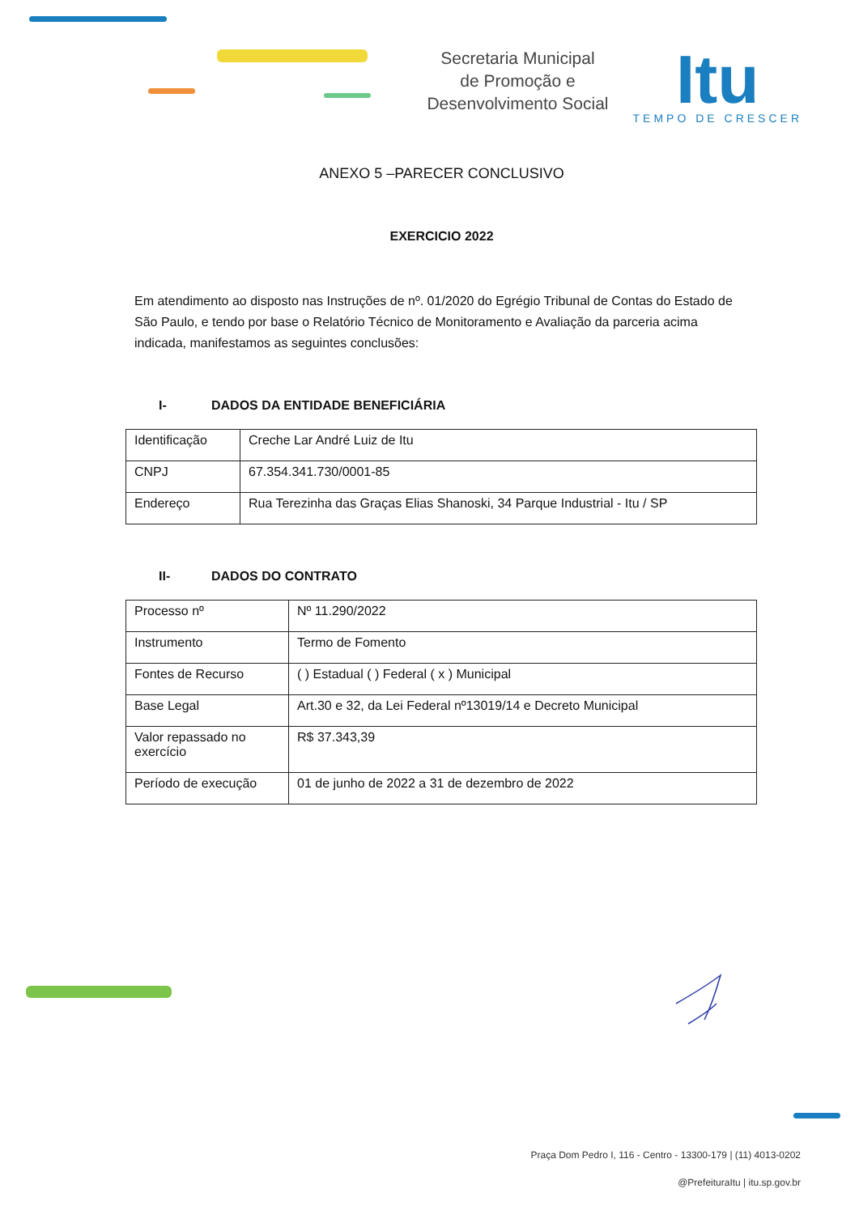Secretaria Municipal
de Promoção e
Desenvolvimento Social
Itu
TEMPO DE CRESCER
ANEXO 5 –PARECER CONCLUSIVO
EXERCICIO 2022
Em atendimento ao disposto nas Instruções de nº. 01/2020 do Egrégio Tribunal de Contas do Estado de São Paulo, e tendo por base o Relatório Técnico de Monitoramento e Avaliação da parceria acima indicada, manifestamos as seguintes conclusões:
I- DADOS DA ENTIDADE BENEFICIÁRIA
| Identificação | Creche Lar André Luiz de Itu |
| CNPJ | 67.354.341.730/0001-85 |
| Endereço | Rua Terezinha das Graças Elias Shanoski, 34 Parque Industrial - Itu / SP |
II- DADOS DO CONTRATO
| Processo nº | Nº 11.290/2022 |
| Instrumento | Termo de Fomento |
| Fontes de Recurso | ( ) Estadual ( ) Federal ( x ) Municipal |
| Base Legal | Art.30 e 32, da Lei Federal nº13019/14 e Decreto Municipal |
| Valor repassado no exercício | R$ 37.343,39 |
| Período de execução | 01 de junho de 2022 a 31 de dezembro de 2022 |
Praça Dom Pedro I, 116 - Centro - 13300-179 | (11) 4013-0202
@PrefeituraItu | itu.sp.gov.br